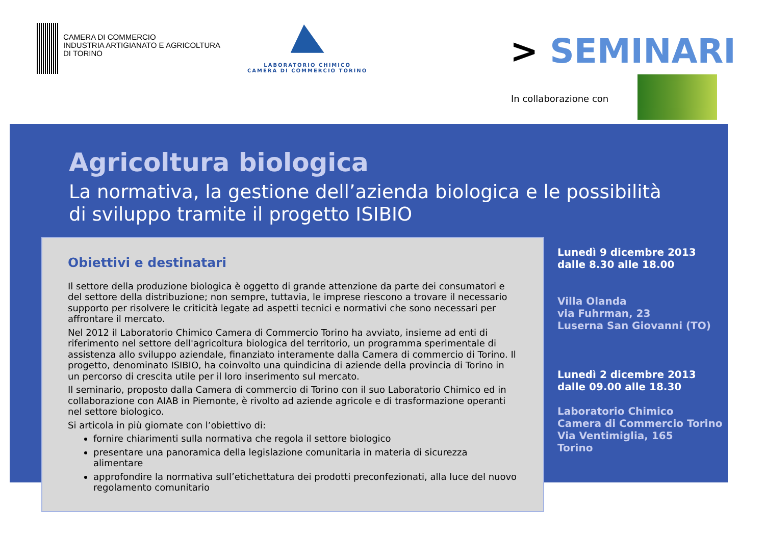CAMERA DI COMMERCIO
INDUSTRIA ARTIGIANATO E AGRICOLTURA
DI TORINO
LABORATORIO CHIMICO
CAMERA DI COMMERCIO TORINO
> SEMINARI
In collaborazione con
Agricoltura biologica
La normativa, la gestione dell’azienda biologica e le possibilità di sviluppo tramite il progetto ISIBIO
Obiettivi e destinatari
Il settore della produzione biologica è oggetto di grande attenzione da parte dei consumatori e del settore della distribuzione; non sempre, tuttavia, le imprese riescono a trovare il necessario supporto per risolvere le criticità legate ad aspetti tecnici e normativi che sono necessari per affrontare il mercato.
Nel 2012 il Laboratorio Chimico Camera di Commercio Torino ha avviato, insieme ad enti di riferimento nel settore dell'agricoltura biologica del territorio, un programma sperimentale di assistenza allo sviluppo aziendale, finanziato interamente dalla Camera di commercio di Torino. Il progetto, denominato ISIBIO, ha coinvolto una quindicina di aziende della provincia di Torino in un percorso di crescita utile per il loro inserimento sul mercato.
Il seminario, proposto dalla Camera di commercio di Torino con il suo Laboratorio Chimico ed in collaborazione con AIAB in Piemonte, è rivolto ad aziende agricole e di trasformazione operanti nel settore biologico.
Si articola in più giornate con l’obiettivo di:
fornire chiarimenti sulla normativa che regola il settore biologico
presentare una panoramica della legislazione comunitaria in materia di sicurezza alimentare
approfondire la normativa sull’etichettatura dei prodotti preconfezionati, alla luce del nuovo regolamento comunitario
Lunedì 9 dicembre 2013
dalle 8.30 alle 18.00
Villa Olanda
via Fuhrman, 23
Luserna San Giovanni (TO)
Lunedì 2 dicembre 2013
dalle 09.00 alle 18.30
Laboratorio Chimico
Camera di Commercio Torino
Via Ventimiglia, 165
Torino